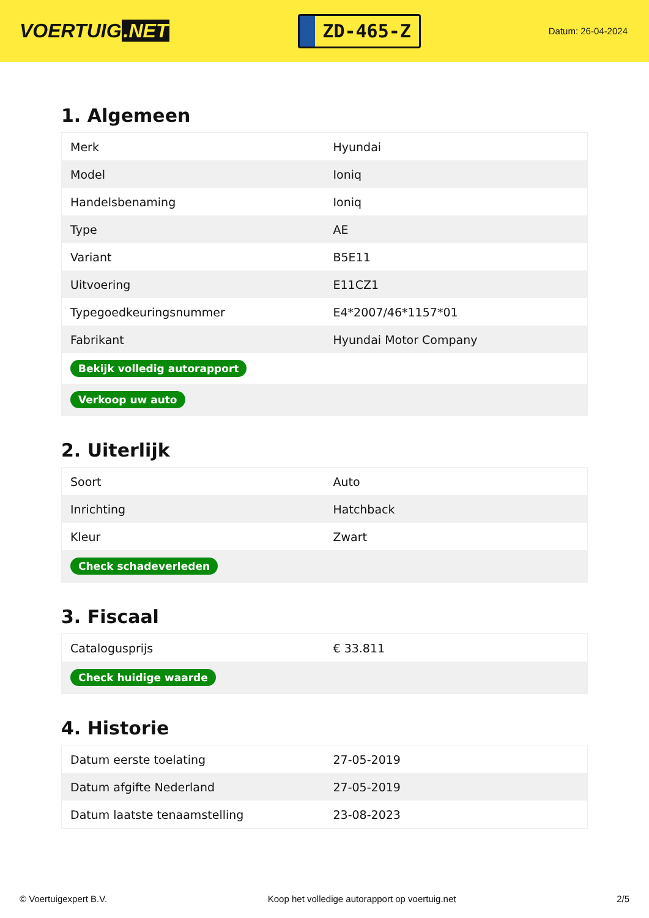VOERTUIG.NET
ZD-465-Z
Datum: 26-04-2024
1. Algemeen
| Merk | Hyundai |
| Model | Ioniq |
| Handelsbenaming | Ioniq |
| Type | AE |
| Variant | B5E11 |
| Uitvoering | E11CZ1 |
| Typegoedkeuringsnummer | E4*2007/46*1157*01 |
| Fabrikant | Hyundai Motor Company |
| Bekijk volledig autorapport | |
| Verkoop uw auto | |
2. Uiterlijk
| Soort | Auto |
| Inrichting | Hatchback |
| Kleur | Zwart |
| Check schadeverleden | |
3. Fiscaal
| Catalogusprijs | € 33.811 |
| Check huidige waarde | |
4. Historie
| Datum eerste toelating | 27-05-2019 |
| Datum afgifte Nederland | 27-05-2019 |
| Datum laatste tenaamstelling | 23-08-2023 |
© Voertuigexpert B.V. Koop het volledige autorapport op voertuig.net 2/5